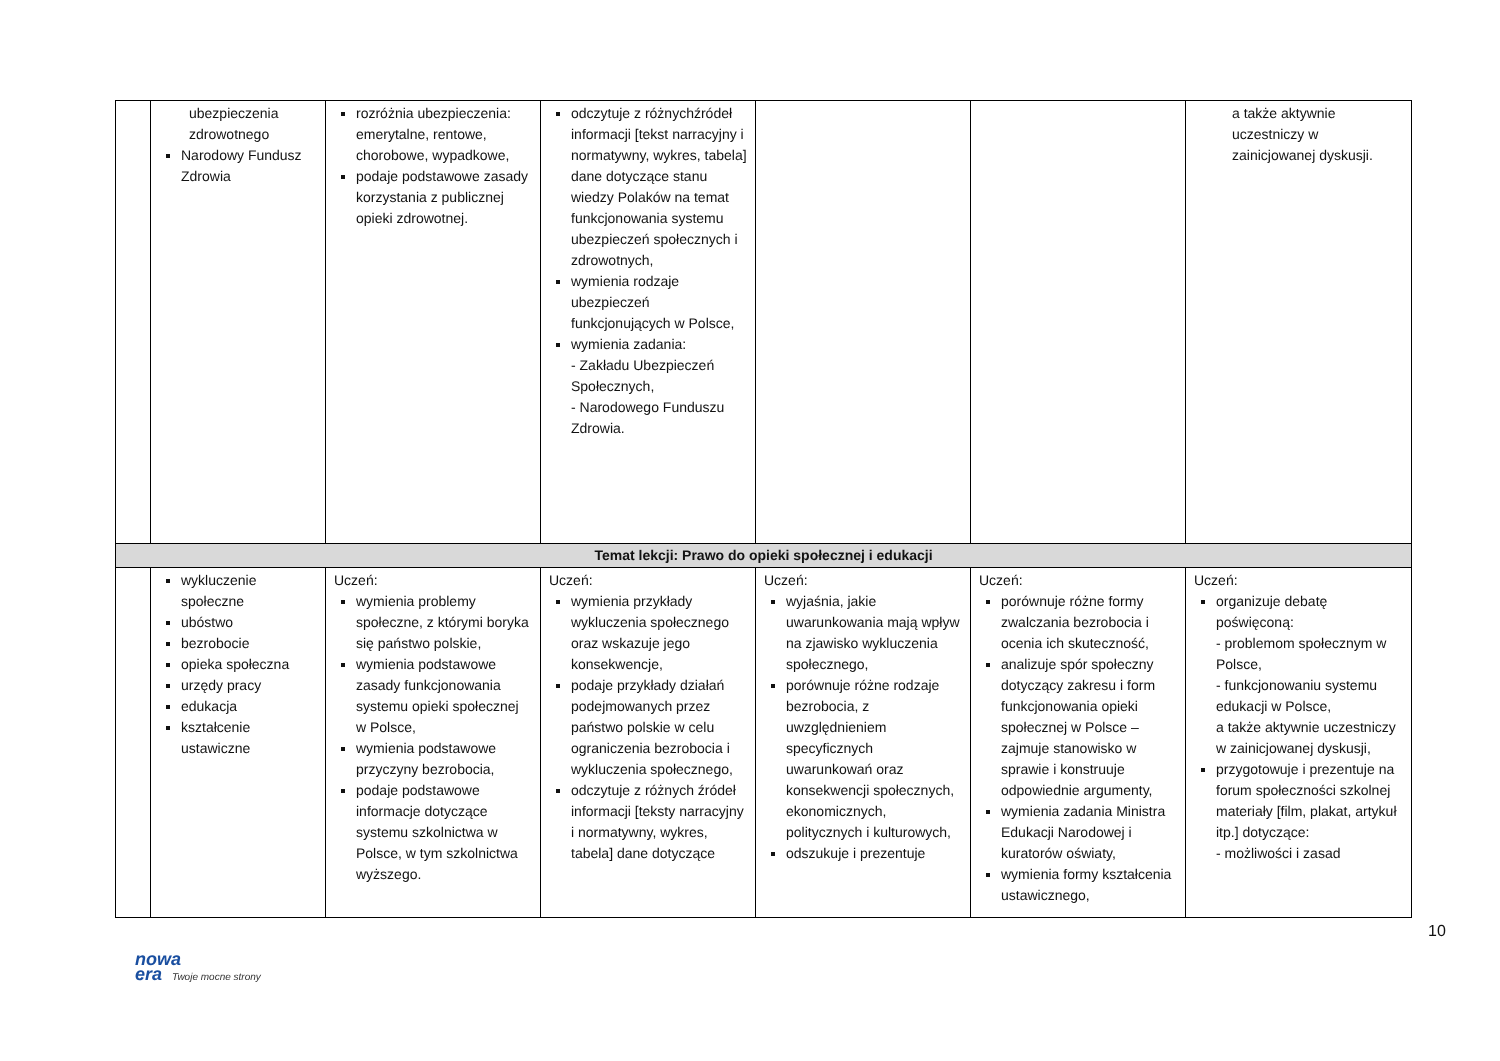| | ubezpieczenia zdrowotnego Narodowy Fundusz Zdrowia | rozróżnia ubezpieczenia: emerytalne, rentowe, chorobowe, wypadkowe, podaje podstawowe zasady korzystania z publicznej opieki zdrowotnej. | odczytuje z różnychźródeł informacji [tekst narracyjny i normatywny, wykres, tabela] dane dotyczące stanu wiedzy Polaków na temat funkcjonowania systemu ubezpieczeń społecznych i zdrowotnych, wymienia rodzaje ubezpieczeń funkcjonujących w Polsce, wymienia zadania: - Zakładu Ubezpieczeń Społecznych, - Narodowego Funduszu Zdrowia. | | | a także aktywnie uczestniczy w zainicjowanej dyskusji. |
| Temat lekcji: Prawo do opieki społecznej i edukacji | | | | | | |
| | wykluczenie społeczne ubóstwo bezrobocie opieka społeczna urzędy pracy edukacja kształcenie ustawiczne | Uczeń: wymienia problemy społeczne, z którymi boryka się państwo polskie, wymienia podstawowe zasady funkcjonowania systemu opieki społecznej w Polsce, wymienia podstawowe przyczyny bezrobocia, podaje podstawowe informacje dotyczące systemu szkolnictwa w Polsce, w tym szkolnictwa wyższego. | Uczeń: wymienia przykłady wykluczenia społecznego oraz wskazuje jego konsekwencje, podaje przykłady działań podejmowanych przez państwo polskie w celu ograniczenia bezrobocia i wykluczenia społecznego, odczytuje z różnych źródeł informacji [teksty narracyjny i normatywny, wykres, tabela] dane dotyczące | Uczeń: wyjaśnia, jakie uwarunkowania mają wpływ na zjawisko wykluczenia społecznego, porównuje różne rodzaje bezrobocia, z uwzględnieniem specyficznych uwarunkowań oraz konsekwencji społecznych, ekonomicznych, politycznych i kulturowych, odszukuje i prezentuje | Uczeń: porównuje różne formy zwalczania bezrobocia i ocenia ich skuteczność, analizuje spór społeczny dotyczący zakresu i form funkcjonowania opieki społecznej w Polsce – zajmuje stanowisko w sprawie i konstruuje odpowiednie argumenty, wymienia zadania Ministra Edukacji Narodowej i kuratorów oświaty, wymienia formy kształcenia ustawicznego, | Uczeń: organizuje debatę poświęconą: - problemom społecznym w Polsce, - funkcjonowaniu systemu edukacji w Polsce, a także aktywnie uczestniczy w zainicjowanej dyskusji, przygotowuje i prezentuje na forum społeczności szkolnej materiały [film, plakat, artykuł itp.] dotyczące: - możliwości i zasad |
10
nowa
era Twoje mocne strony